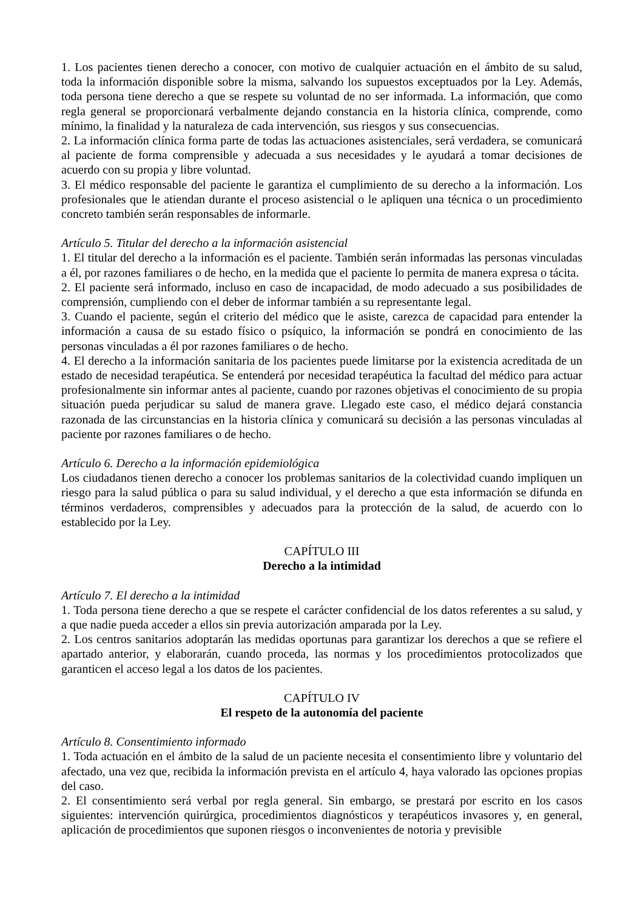1. Los pacientes tienen derecho a conocer, con motivo de cualquier actuación en el ámbito de su salud, toda la información disponible sobre la misma, salvando los supuestos exceptuados por la Ley. Además, toda persona tiene derecho a que se respete su voluntad de no ser informada. La información, que como regla general se proporcionará verbalmente dejando constancia en la historia clínica, comprende, como mínimo, la finalidad y la naturaleza de cada intervención, sus riesgos y sus consecuencias.
2. La información clínica forma parte de todas las actuaciones asistenciales, será verdadera, se comunicará al paciente de forma comprensible y adecuada a sus necesidades y le ayudará a tomar decisiones de acuerdo con su propia y libre voluntad.
3. El médico responsable del paciente le garantiza el cumplimiento de su derecho a la información. Los profesionales que le atiendan durante el proceso asistencial o le apliquen una técnica o un procedimiento concreto también serán responsables de informarle.
Artículo 5. Titular del derecho a la información asistencial
1. El titular del derecho a la información es el paciente. También serán informadas las personas vinculadas a él, por razones familiares o de hecho, en la medida que el paciente lo permita de manera expresa o tácita.
2. El paciente será informado, incluso en caso de incapacidad, de modo adecuado a sus posibilidades de comprensión, cumpliendo con el deber de informar también a su representante legal.
3. Cuando el paciente, según el criterio del médico que le asiste, carezca de capacidad para entender la información a causa de su estado físico o psíquico, la información se pondrá en conocimiento de las personas vinculadas a él por razones familiares o de hecho.
4. El derecho a la información sanitaria de los pacientes puede limitarse por la existencia acreditada de un estado de necesidad terapéutica. Se entenderá por necesidad terapéutica la facultad del médico para actuar profesionalmente sin informar antes al paciente, cuando por razones objetivas el conocimiento de su propia situación pueda perjudicar su salud de manera grave. Llegado este caso, el médico dejará constancia razonada de las circunstancias en la historia clínica y comunicará su decisión a las personas vinculadas al paciente por razones familiares o de hecho.
Artículo 6. Derecho a la información epidemiológica
Los ciudadanos tienen derecho a conocer los problemas sanitarios de la colectividad cuando impliquen un riesgo para la salud pública o para su salud individual, y el derecho a que esta información se difunda en términos verdaderos, comprensibles y adecuados para la protección de la salud, de acuerdo con lo establecido por la Ley.
CAPÍTULO III
Derecho a la intimidad
Artículo 7. El derecho a la intimidad
1. Toda persona tiene derecho a que se respete el carácter confidencial de los datos referentes a su salud, y a que nadie pueda acceder a ellos sin previa autorización amparada por la Ley.
2. Los centros sanitarios adoptarán las medidas oportunas para garantizar los derechos a que se refiere el apartado anterior, y elaborarán, cuando proceda, las normas y los procedimientos protocolizados que garanticen el acceso legal a los datos de los pacientes.
CAPÍTULO IV
El respeto de la autonomía del paciente
Artículo 8. Consentimiento informado
1. Toda actuación en el ámbito de la salud de un paciente necesita el consentimiento libre y voluntario del afectado, una vez que, recibida la información prevista en el artículo 4, haya valorado las opciones propias del caso.
2. El consentimiento será verbal por regla general. Sin embargo, se prestará por escrito en los casos siguientes: intervención quirúrgica, procedimientos diagnósticos y terapéuticos invasores y, en general, aplicación de procedimientos que suponen riesgos o inconvenientes de notoria y previsible